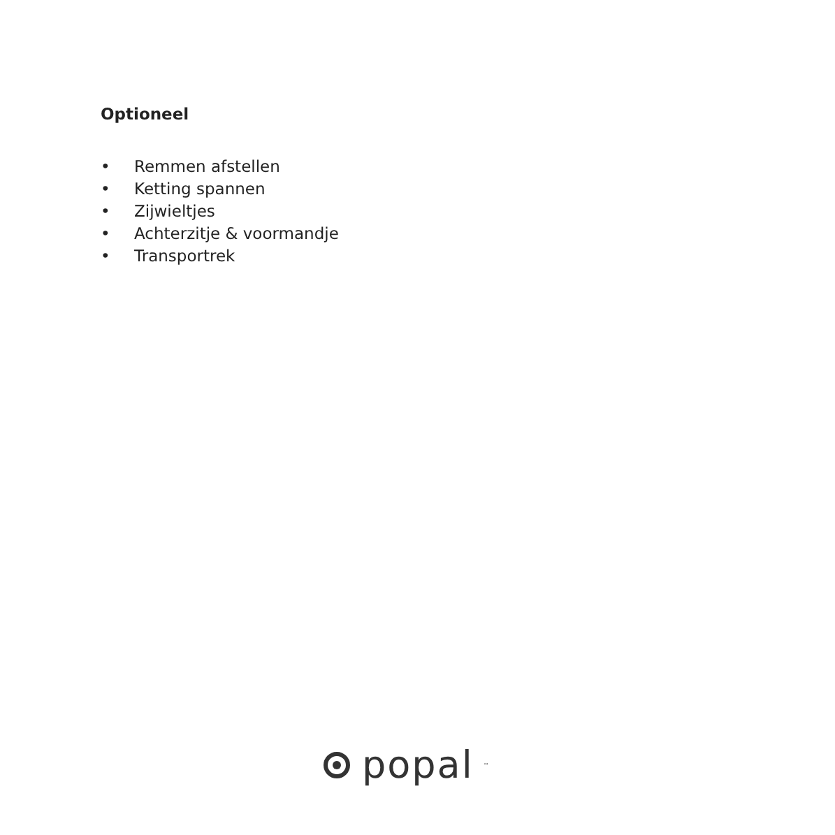Optioneel
• Remmen afstellen
• Ketting spannen
• Zijwieltjes
• Achterzitje & voormandje
• Transportrek
popal<sup>™</sup>